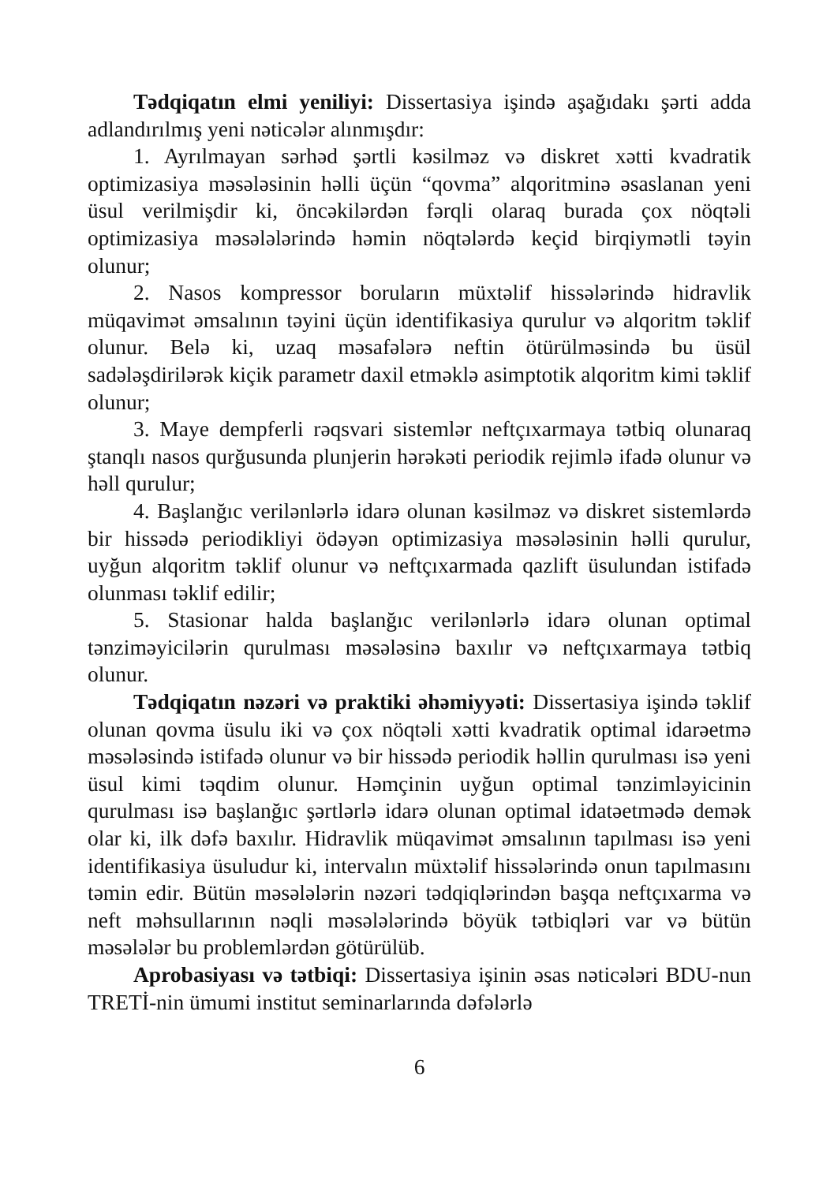Tədqiqatın elmi yeniliyi: Dissertasiya işində aşağıdakı şərti adda adlandırılmış yeni nəticələr alınmışdır:
1. Ayrılmayan sərhəd şərtli kəsilməz və diskret xətti kvadratik optimizasiya məsələsinin həlli üçün “qovma” alqoritminə əsaslanan yeni üsul verilmişdir ki, öncəkilərdən fərqli olaraq burada çox nöqtəli optimizasiya məsələlərində həmin nöqtələrdə keçid birqiymətli təyin olunur;
2. Nasos kompressor boruların müxtəlif hissələrində hidravlik müqavimət əmsalının təyini üçün identifikasiya qurulur və alqoritm təklif olunur. Belə ki, uzaq məsafələrə neftin ötürülməsində bu üsül sadələşdirilərək kiçik parametr daxil etməklə asimptotik alqoritm kimi təklif olunur;
3. Maye dempferli rəqsvari sistemlər neftçıxarmaya tətbiq olunaraq ştanqlı nasos qurğusunda plunjerin hərəkəti periodik rejimlə ifadə olunur və həll qurulur;
4. Başlanğıc verilənlərlə idarə olunan kəsilməz və diskret sistemlərdə bir hissədə periodikliyi ödəyən optimizasiya məsələsinin həlli qurulur, uyğun alqoritm təklif olunur və neftçıxarmada qazlift üsulundan istifadə olunması təklif edilir;
5. Stasionar halda başlanğıc verilənlərlə idarə olunan optimal tənziməyicilərin qurulması məsələsinə baxılır və neftçıxarmaya tətbiq olunur.
Tədqiqatın nəzəri və praktiki əhəmiyyəti: Dissertasiya işində təklif olunan qovma üsulu iki və çox nöqtəli xətti kvadratik optimal idarəetmə məsələsində istifadə olunur və bir hissədə periodik həllin qurulması isə yeni üsul kimi təqdim olunur. Həmçinin uyğun optimal tənzimləyicinin qurulması isə başlanğıc şərtlərlə idarə olunan optimal idatəetmədə demək olar ki, ilk dəfə baxılır. Hidravlik müqavimət əmsalının tapılması isə yeni identifikasiya üsuludur ki, intervalın müxtəlif hissələrində onun tapılmasını təmin edir. Bütün məsələlərin nəzəri tədqiqlərindən başqa neftçıxarma və neft məhsullarının nəqli məsələlərində böyük tətbiqləri var və bütün məsələlər bu problemlərdən götürülüb.
Aprobasiyası və tətbiqi: Dissertasiya işinin əsas nəticələri BDU-nun TRETİ-nin ümumi institut seminarlarında dəfələrlə
6